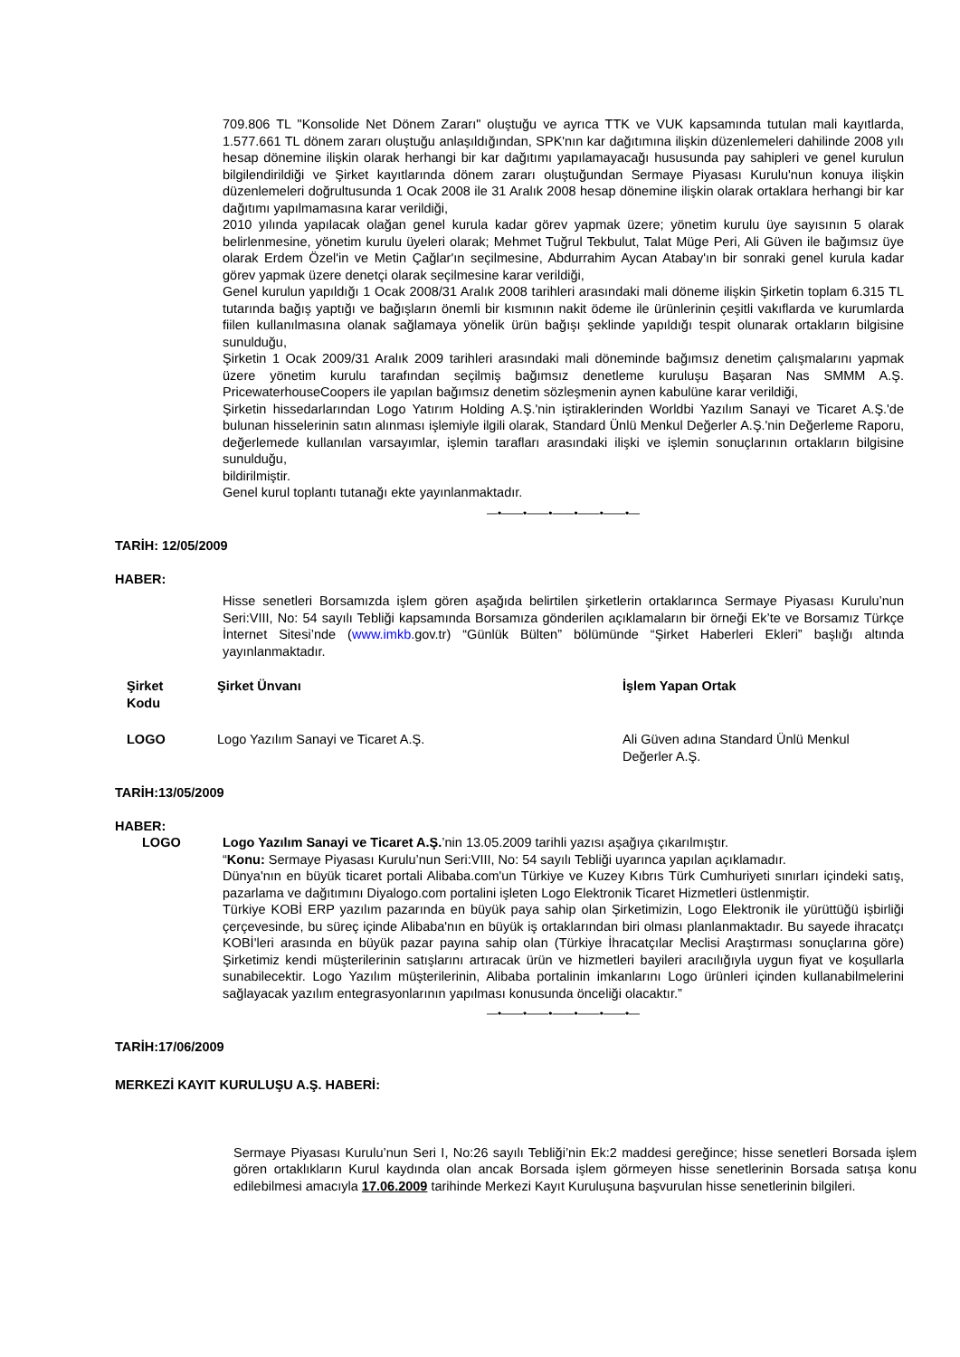709.806 TL "Konsolide Net Dönem Zararı" oluştuğu ve ayrıca TTK ve VUK kapsamında tutulan mali kayıtlarda, 1.577.661 TL dönem zararı oluştuğu anlaşıldığından, SPK'nın kar dağıtımına ilişkin düzenlemeleri dahilinde 2008 yılı hesap dönemine ilişkin olarak herhangi bir kar dağıtımı yapılamayacağı hususunda pay sahipleri ve genel kurulun bilgilendirildiği ve Şirket kayıtlarında dönem zararı oluştuğundan Sermaye Piyasası Kurulu'nun konuya ilişkin düzenlemeleri doğrultusunda 1 Ocak 2008 ile 31 Aralık 2008 hesap dönemine ilişkin olarak ortaklara herhangi bir kar dağıtımı yapılmamasına karar verildiği,
2010 yılında yapılacak olağan genel kurula kadar görev yapmak üzere; yönetim kurulu üye sayısının 5 olarak belirlenmesine, yönetim kurulu üyeleri olarak; Mehmet Tuğrul Tekbulut, Talat Müge Peri, Ali Güven ile bağımsız üye olarak Erdem Özel'in ve Metin Çağlar'ın seçilmesine, Abdurrahim Aycan Atabay'ın bir sonraki genel kurula kadar görev yapmak üzere denetçi olarak seçilmesine karar verildiği,
Genel kurulun yapıldığı 1 Ocak 2008/31 Aralık 2008 tarihleri arasındaki mali döneme ilişkin Şirketin toplam 6.315 TL tutarında bağış yaptığı ve bağışların önemli bir kısmının nakit ödeme ile ürünlerinin çeşitli vakıflarda ve kurumlarda fiilen kullanılmasına olanak sağlamaya yönelik ürün bağışı şeklinde yapıldığı tespit olunarak ortakların bilgisine sunulduğu,
Şirketin 1 Ocak 2009/31 Aralık 2009 tarihleri arasındaki mali döneminde bağımsız denetim çalışmalarını yapmak üzere yönetim kurulu tarafından seçilmiş bağımsız denetleme kuruluşu Başaran Nas SMMM A.Ş. PricewaterhouseCoopers ile yapılan bağımsız denetim sözleşmenin aynen kabulüne karar verildiği,
Şirketin hissedarlarından Logo Yatırım Holding A.Ş.'nin iştiraklerinden Worldbi Yazılım Sanayi ve Ticaret A.Ş.'de bulunan hisselerinin satın alınması işlemiyle ilgili olarak, Standard Ünlü Menkul Değerler A.Ş.'nin Değerleme Raporu, değerlemede kullanılan varsayımlar, işlemin tarafları arasındaki ilişki ve işlemin sonuçlarının ortakların bilgisine sunulduğu,
bildirilmiştir.
Genel kurul toplantı tutanağı ekte yayınlanmaktadır.
—•——•——•——•——•——•—
TARİH: 12/05/2009
HABER:
Hisse senetleri Borsamızda işlem gören aşağıda belirtilen şirketlerin ortaklarınca Sermaye Piyasası Kurulu’nun Seri:VIII, No: 54 sayılı Tebliği kapsamında Borsamıza gönderilen açıklamaların bir örneği Ek’te ve Borsamız Türkçe İnternet Sitesi’nde (www.imkb.gov.tr) “Günlük Bülten” bölümünde “Şirket Haberleri Ekleri” başlığı altında yayınlanmaktadır.
| Şirket Kodu | Şirket Ünvanı | İşlem Yapan Ortak |
| --- | --- | --- |
| LOGO | Logo Yazılım Sanayi ve Ticaret A.Ş. | Ali Güven adına Standard Ünlü Menkul Değerler A.Ş. |
TARİH:13/05/2009
HABER:
LOGO Logo Yazılım Sanayi ve Ticaret A.Ş.’nin 13.05.2009 tarihli yazısı aşağıya çıkarılmıştır.
“Konu: Sermaye Piyasası Kurulu’nun Seri:VIII, No: 54 sayılı Tebliği uyarınca yapılan açıklamadır.
Dünya'nın en büyük ticaret portali Alibaba.com'un Türkiye ve Kuzey Kıbrıs Türk Cumhuriyeti sınırları içindeki satış, pazarlama ve dağıtımını Diyalogo.com portalini işleten Logo Elektronik Ticaret Hizmetleri üstlenmiştir.
Türkiye KOBİ ERP yazılım pazarında en büyük paya sahip olan Şirketimizin, Logo Elektronik ile yürüttüğü işbirliği çerçevesinde, bu süreç içinde Alibaba'nın en büyük iş ortaklarından biri olması planlanmaktadır. Bu sayede ihracatçı KOBİ'leri arasında en büyük pazar payına sahip olan (Türkiye İhracatçılar Meclisi Araştırması sonuçlarına göre) Şirketimiz kendi müşterilerinin satışlarını artıracak ürün ve hizmetleri bayileri aracılığıyla uygun fiyat ve koşullarla sunabilecektir. Logo Yazılım müşterilerinin, Alibaba portalinin imkanlarını Logo ürünleri içinden kullanabilmelerini sağlayacak yazılım entegrasyonlarının yapılması konusunda önceliği olacaktır.”
—•——•——•——•——•——•—
TARİH:17/06/2009
MERKEZİ KAYIT KURULUŞU A.Ş. HABERİ:
Sermaye Piyasası Kurulu’nun Seri I, No:26 sayılı Tebliği’nin Ek:2 maddesi gereğince; hisse senetleri Borsada işlem gören ortaklıkların Kurul kaydında olan ancak Borsada işlem görmeyen hisse senetlerinin Borsada satışa konu edilebilmesi amacıyla 17.06.2009 tarihinde Merkezi Kayıt Kuruluşuna başvurulan hisse senetlerinin bilgileri.